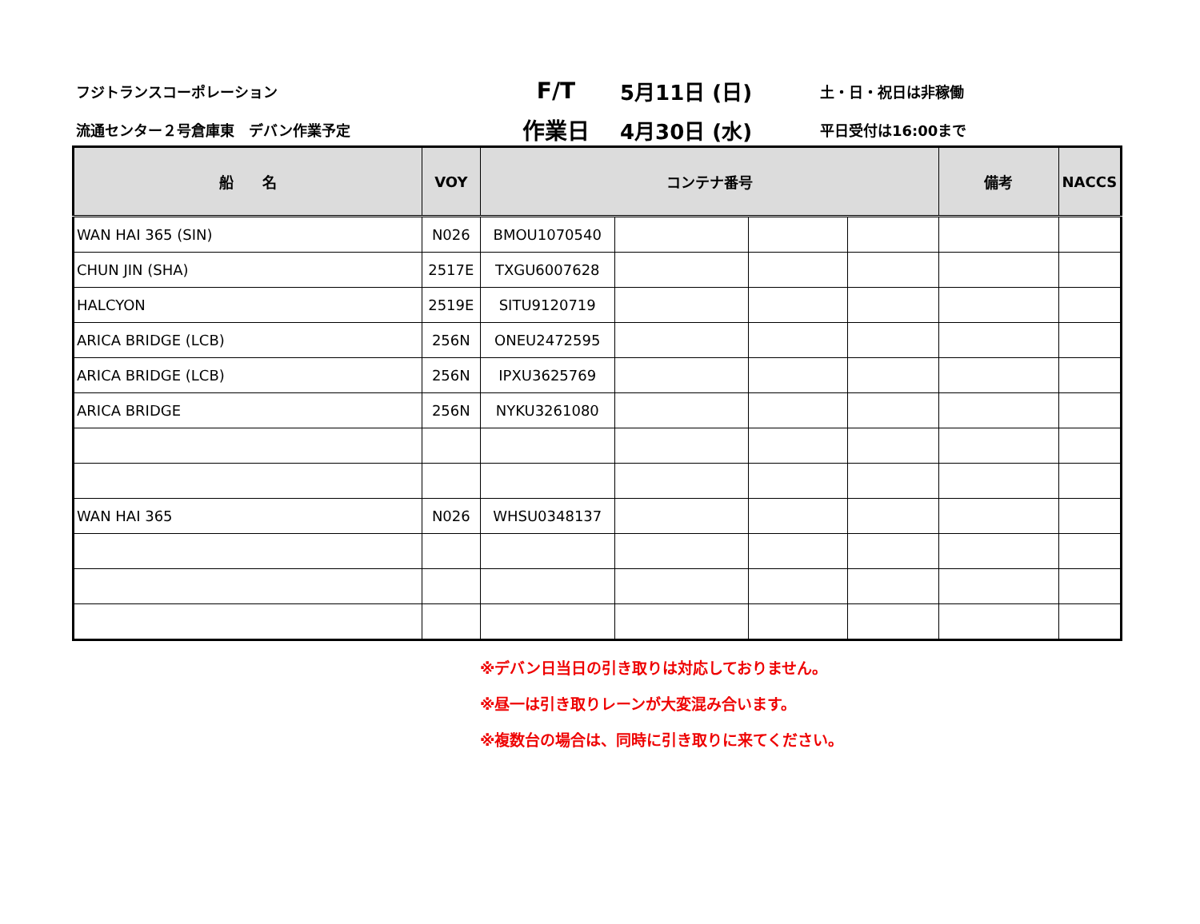フジトランスコーポレーション
F/T
5月11日 (日)
土・日・祝日は非稼働
流通センター２号倉庫東　デバン作業予定
作業日
4月30日 (水)
平日受付は16:00まで
| 船 名 | VOY | コンテナ番号 | | | | 備考 | NACCS |
| --- | --- | --- | --- | --- | --- | --- | --- |
| WAN HAI 365 (SIN) | N026 | BMOU1070540 | | | | | |
| CHUN JIN (SHA) | 2517E | TXGU6007628 | | | | | |
| HALCYON | 2519E | SITU9120719 | | | | | |
| ARICA BRIDGE (LCB) | 256N | ONEU2472595 | | | | | |
| ARICA BRIDGE (LCB) | 256N | IPXU3625769 | | | | | |
| ARICA BRIDGE | 256N | NYKU3261080 | | | | | |
| WAN HAI 365 | N026 | WHSU0348137 | | | | | |
※デバン日当日の引き取りは対応しておりません。
※昼一は引き取りレーンが大変混み合います。
※複数台の場合は、同時に引き取りに来てください。